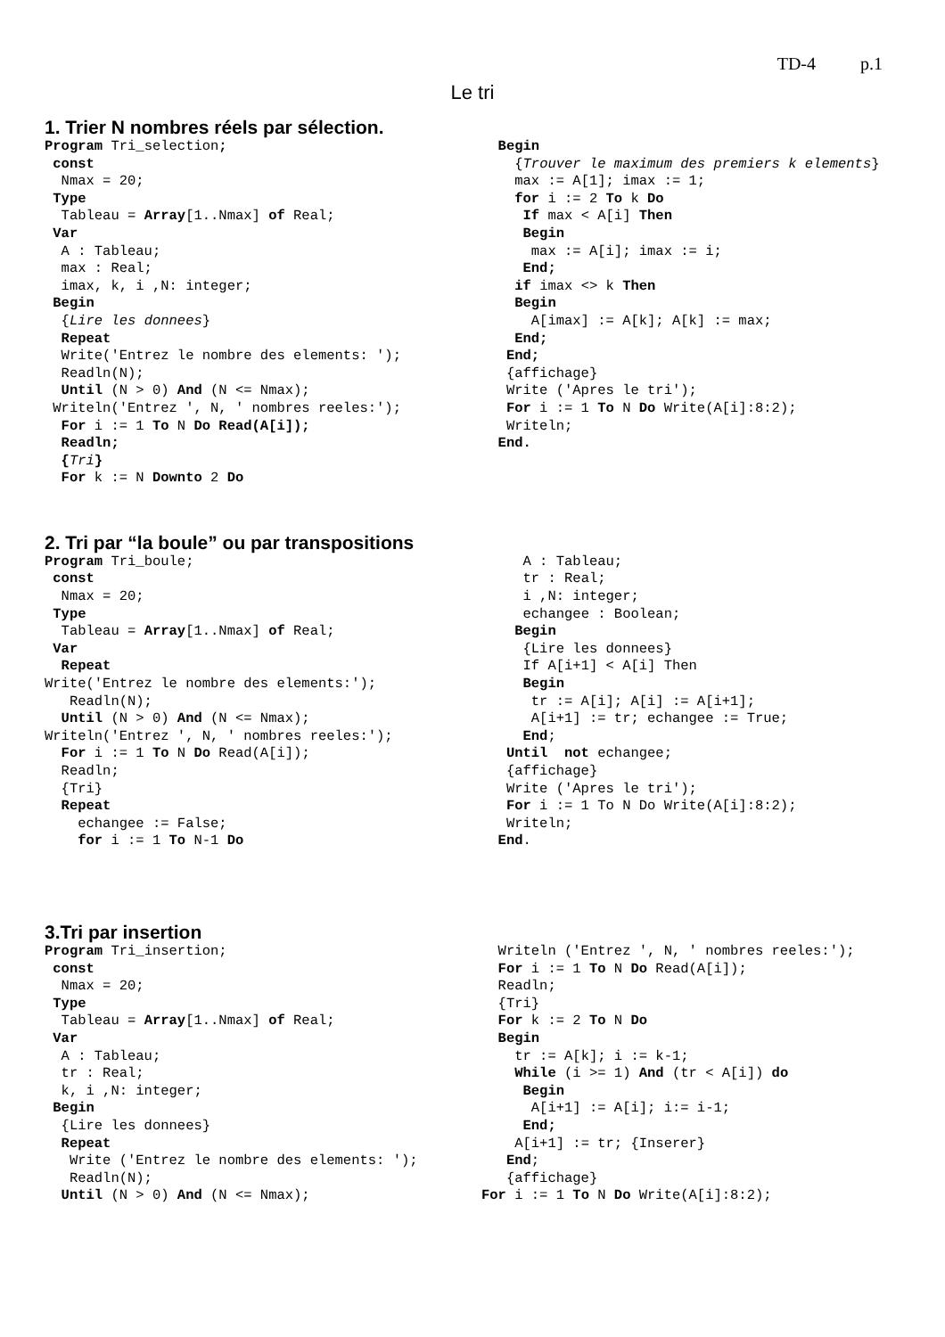TD-4 p.1
Le tri
1. Trier N nombres réels par sélection.
Program Tri_selection;
 const
  Nmax = 20;
 Type
  Tableau = Array[1..Nmax] of Real;
 Var
  A : Tableau;
  max : Real;
  imax, k, i ,N: integer;
 Begin
  {Lire les donnees}
  Repeat
  Write('Entrez le nombre des elements: ');
  Readln(N);
  Until (N > 0) And (N <= Nmax);
 Writeln('Entrez ', N, ' nombres reeles:');
  For i := 1 To N Do Read(A[i]);
  Readln;
  {Tri}
  For k := N Downto 2 Do
  Begin
    {Trouver le maximum des premiers k elements}
    max := A[1]; imax := 1;
    for i := 2 To k Do
     If max < A[i] Then
     Begin
      max := A[i]; imax := i;
     End;
    if imax <> k Then
    Begin
      A[imax] := A[k]; A[k] := max;
    End;
   End;
   {affichage}
   Write ('Apres le tri');
   For i := 1 To N Do Write(A[i]:8:2);
   Writeln;
  End.
2. Tri par “la boule” ou par transpositions
Program Tri_boule;
 const
  Nmax = 20;
 Type
  Tableau = Array[1..Nmax] of Real;
 Var
  Repeat
Write('Entrez le nombre des elements:');
   Readln(N);
  Until (N > 0) And (N <= Nmax);
Writeln('Entrez ', N, ' nombres reeles:');
  For i := 1 To N Do Read(A[i]);
  Readln;
  {Tri}
  Repeat
    echangee := False;
    for i := 1 To N-1 Do
     A : Tableau;
     tr : Real;
     i ,N: integer;
     echangee : Boolean;
    Begin
     {Lire les donnees}
     If A[i+1] < A[i] Then
     Begin
      tr := A[i]; A[i] := A[i+1];
      A[i+1] := tr; echangee := True;
     End;
   Until  not echangee;
   {affichage}
   Write ('Apres le tri');
   For i := 1 To N Do Write(A[i]:8:2);
   Writeln;
  End.
3.Tri par insertion
Program Tri_insertion;
 const
  Nmax = 20;
 Type
  Tableau = Array[1..Nmax] of Real;
 Var
  A : Tableau;
  tr : Real;
  k, i ,N: integer;
 Begin
  {Lire les donnees}
  Repeat
   Write ('Entrez le nombre des elements: ');
   Readln(N);
  Until (N > 0) And (N <= Nmax);
  Writeln ('Entrez ', N, ' nombres reeles:');
  For i := 1 To N Do Read(A[i]);
  Readln;
  {Tri}
  For k := 2 To N Do
  Begin
    tr := A[k]; i := k-1;
    While (i >= 1) And (tr < A[i]) do
     Begin
      A[i+1] := A[i]; i:= i-1;
     End;
    A[i+1] := tr; {Inserer}
   End;
   {affichage}
For i := 1 To N Do Write(A[i]:8:2);